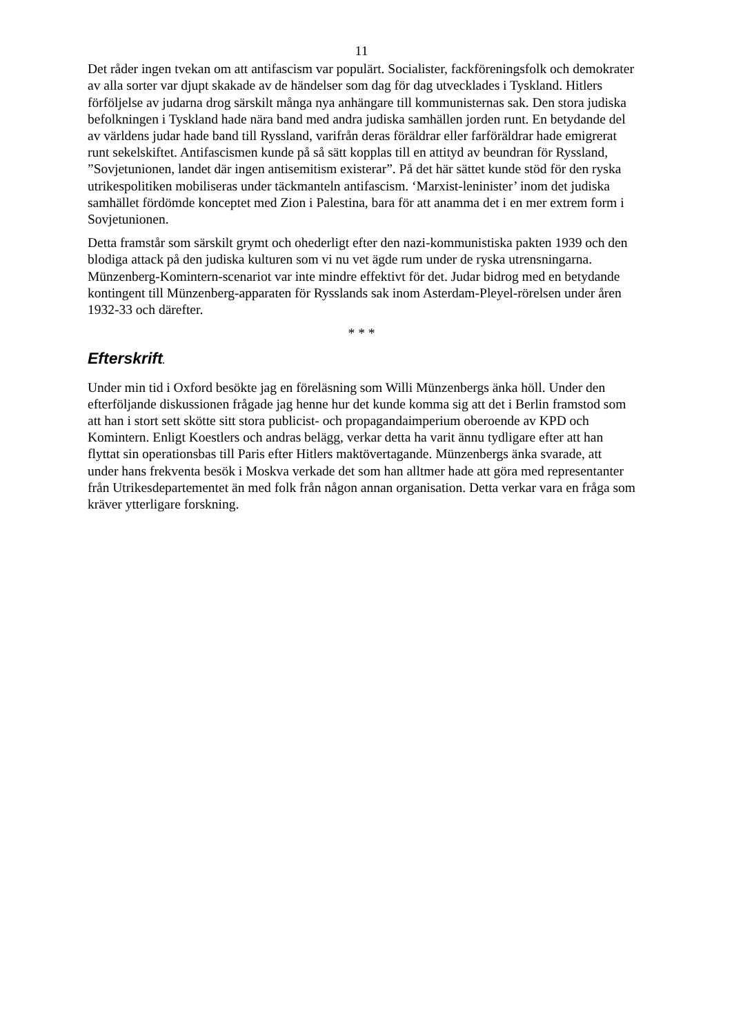11
Det råder ingen tvekan om att antifascism var populärt. Socialister, fackföreningsfolk och demokrater av alla sorter var djupt skakade av de händelser som dag för dag utvecklades i Tyskland. Hitlers förföljelse av judarna drog särskilt många nya anhängare till kommunisternas sak. Den stora judiska befolkningen i Tyskland hade nära band med andra judiska samhällen jorden runt. En betydande del av världens judar hade band till Ryssland, varifrån deras föräldrar eller farföräldrar hade emigrerat runt sekelskiftet. Antifascismen kunde på så sätt kopplas till en attityd av beundran för Ryssland, ”Sovjetunionen, landet där ingen antisemitism existerar”. På det här sättet kunde stöd för den ryska utrikespolitiken mobiliseras under täckmanteln antifascism. ‘Marxist-leninister’ inom det judiska samhället fördömde konceptet med Zion i Palestina, bara för att anamma det i en mer extrem form i Sovjetunionen.
Detta framstår som särskilt grymt och ohederligt efter den nazi-kommunistiska pakten 1939 och den blodiga attack på den judiska kulturen som vi nu vet ägde rum under de ryska utrensningarna. Münzenberg-Komintern-scenariot var inte mindre effektivt för det. Judar bidrog med en betydande kontingent till Münzenberg-apparaten för Rysslands sak inom Asterdam-Pleyel-rörelsen under åren 1932-33 och därefter.
* * *
Efterskrift.
Under min tid i Oxford besökte jag en föreläsning som Willi Münzenbergs änka höll. Under den efterföljande diskussionen frågade jag henne hur det kunde komma sig att det i Berlin framstod som att han i stort sett skötte sitt stora publicist- och propagandaimperium oberoende av KPD och Komintern. Enligt Koestlers och andras belägg, verkar detta ha varit ännu tydligare efter att han flyttat sin operationsbas till Paris efter Hitlers maktövertagande. Münzenbergs änka svarade, att under hans frekventa besök i Moskva verkade det som han alltmer hade att göra med representanter från Utrikesdepartementet än med folk från någon annan organisation. Detta verkar vara en fråga som kräver ytterligare forskning.